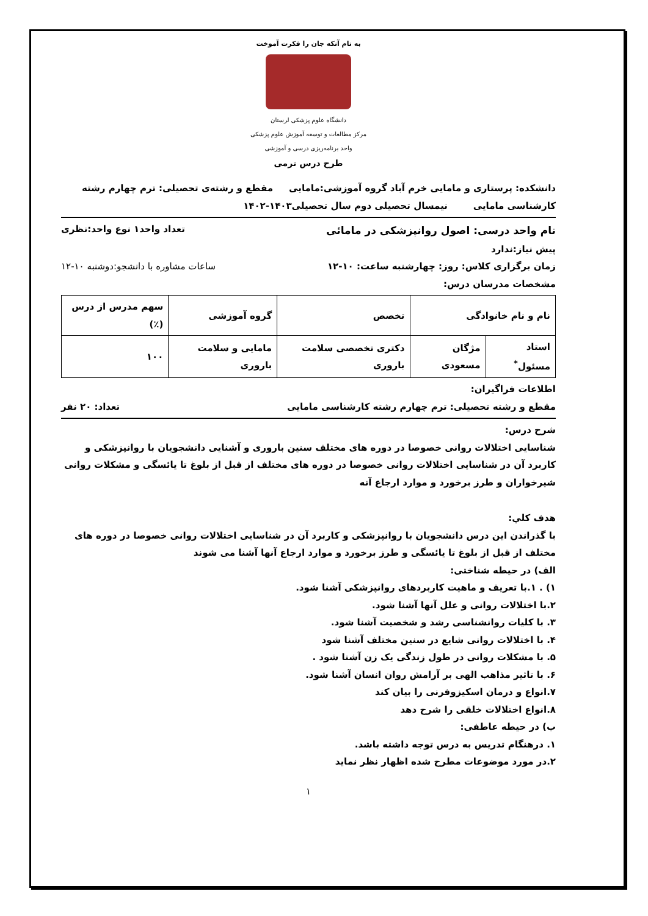به نام آنکه جان را فکرت آموخت
دانشگاه علوم پزشکی لرستان
مرکز مطالعات و توسعه آموزش علوم پزشکی
واحد برنامه‌ریزی درسی و آموزشی
طرح درس ترمی
دانشکده: پرستاری و مامایی خرم آباد گروه آموزشی:مامایی مقطع و رشته‌ی تحصیلی: ترم چهارم رشته کارشناسی مامایی نیمسال تحصیلی دوم سال تحصیلی۱۴۰۳-۱۴۰۲
نام واحد درسی: اصول روانپزشکی در مامائی تعداد واحد۱ نوع واحد:نظری
پیش نیاز:ندارد
زمان برگزاری کلاس: روز: چهارشنبه ساعت: ۱۰-۱۲ ساعات مشاوره با دانشجو:دوشنبه ۱۰-۱۲
مشخصات مدرسان درس:
| نام و نام خانوادگی | | تخصص | گروه آموزشی | سهم مدرس از درس (٪) |
| --- | --- | --- | --- | --- |
| استاد مسئول<sup>*</sup> | مژگان مسعودی | دکتری تخصصی سلامت باروری | مامایی و سلامت باروری | ۱۰۰ |
اطلاعات فراگیران:
مقطع و رشته تحصیلی: ترم چهارم رشته کارشناسی مامایی تعداد: ۲۰ نفر
شرح درس:
شناسایی اختلالات روانی خصوصا در دوره های مختلف سنین باروری و آشنایی دانشجویان با روانپزشکی و کاربرد آن در شناسایی اختلالات روانی خصوصا در دوره های مختلف از قبل از بلوغ تا یائسگی و مشکلات روانی شیرخواران و طرز برخورد و موارد ارجاع آنه
هدف کلي:
با گذراندن این درس دانشجویان با روانپزشکی و کاربرد آن در شناسایی اختلالات روانی خصوصا در دوره های مختلف از قبل از بلوغ تا یائسگی و طرز برخورد و موارد ارجاع آنها آشنا می شوند
الف) در حیطه شناختی:
۱) . ۱.با تعریف و ماهیت کاربردهای روانپزشکی آشنا شود.
۲.با اختلالات روانی و علل آنها آشنا شود.
۳. با کلیات روانشناسی رشد و شخصیت آشنا شود.
۴. با اختلالات روانی شایع در سنین مختلف آشنا شود
۵. با مشکلات روانی در طول زندگی یک زن آشنا شود .
۶. با تاثیر مذاهب الهی بر آرامش روان انسان آشنا شود.
۷.انواع و درمان اسکیزوفرنی را بیان کند
۸.انواع اختلالات خلقی را شرح دهد
ب) در حیطه عاطفی:
۱. درهنگام تدریس به درس توجه داشته باشد.
۲.در مورد موضوعات مطرح شده اظهار نظر نماید
۱